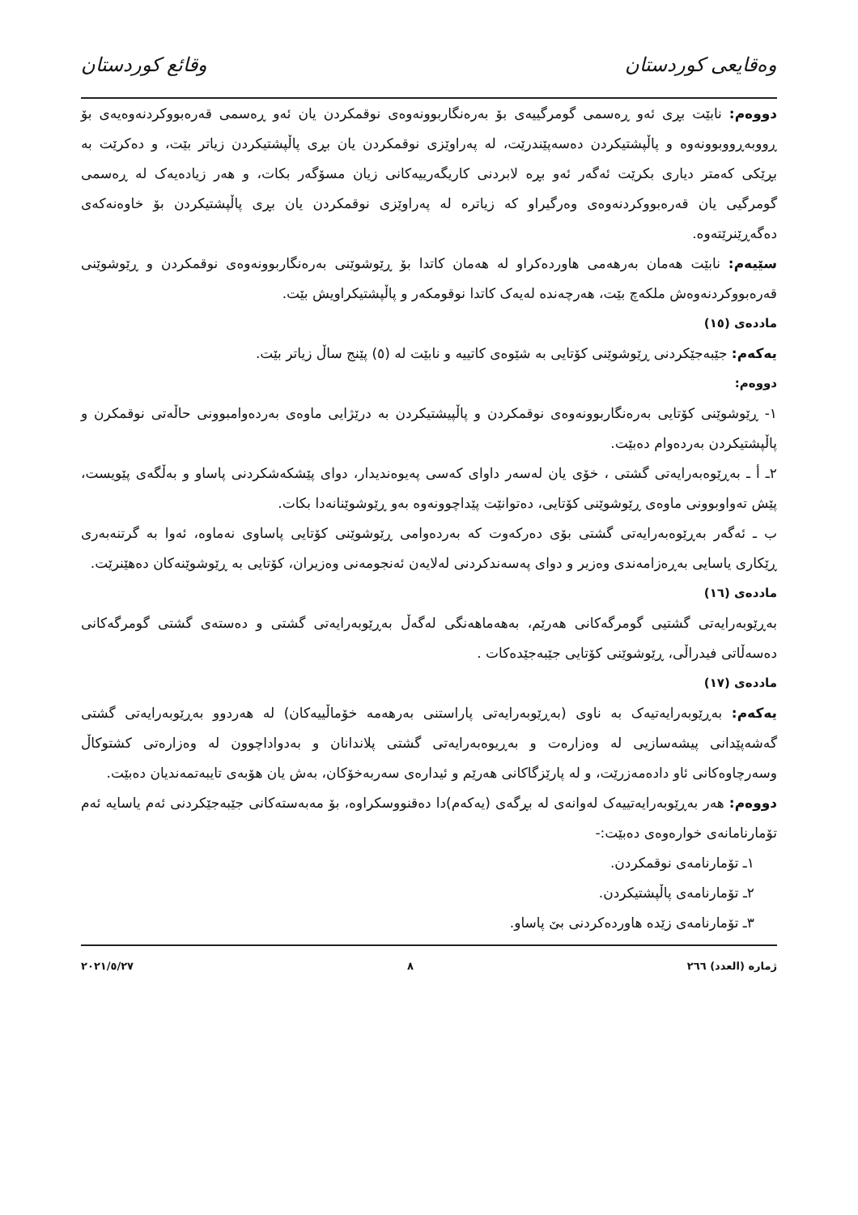وەقایعی كوردستان وقائع كوردستان
دووەم: نابێت بڕی ئەو ڕەسمی گومرگییەی بۆ بەرەنگاربوونەوەی نوقمكردن یان ئەو ڕەسمی قەرەبووكردنەوەیەی بۆ ڕووبەڕووبوونەوە و پاڵپشتیكردن دەسەپێندرێت، لە پەراوێزی نوقمكردن یان بڕی پاڵپشتیكردن زیاتر بێت، و دەكرێت بە بڕێكی كەمتر دیاری بكرێت ئەگەر ئەو بڕە لابردنی كاریگەرییەكانی زیان مسۆگەر بكات، و هەر زیادەیەک لە ڕەسمی گومرگیی یان قەرەبووكردنەوەی وەرگیراو كە زیاترە لە پەراوێزی نوقمكردن یان بڕی پاڵپشتیكردن بۆ خاوەنەكەی دەگەڕێنرێتەوە.
سێیەم: نابێت هەمان بەرهەمی هاوردەكراو لە هەمان كاتدا بۆ ڕێوشوێنی بەرەنگاربوونەوەی نوقمكردن و ڕێوشوێنی قەرەبووكردنەوەش ملكەچ بێت، هەرچەندە لەیەک كاتدا نوقومكەر و پاڵپشتیكراویش بێت.
ماددەی (١٥)
یەكەم: جێبەجێكردنی ڕێوشوێنی كۆتایی بە شێوەی كاتییە و نابێت لە (٥) پێنج ساڵ زیاتر بێت.
دووەم:
١- ڕێوشوێنی كۆتایی بەرەنگاربوونەوەی نوقمكردن و پاڵپیشتیكردن بە درێژایی ماوەی بەردەوامبوونی حاڵەتی نوقمكرن و پاڵپشتیكردن بەردەوام دەبێت.
٢ـ أ ـ بەڕێوەبەرایەتی گشتی ، خۆی یان لەسەر داوای كەسی پەیوەندیدار، دوای پێشكەشكردنی پاساو و بەڵگەی پێویست، پێش تەواوبوونی ماوەی ڕێوشوێنی كۆتایی، دەتوانێت پێداچوونەوە بەو ڕێوشوێنانەدا بكات.
ب ـ ئەگەر بەڕێوەبەرایەتی گشتی بۆی دەركەوت كە بەردەوامی ڕێوشوێنی كۆتایی پاساوی نەماوە، ئەوا بە گرتنەبەری ڕێكاری یاسایی بەڕەزامەندی وەزیر و دوای پەسەندكردنی لەلایەن ئەنجومەنی وەزیران، كۆتایی بە ڕێوشوێنەكان دەهێنرێت.
ماددەی (١٦)
بەڕێوبەرایەتی گشتیی گومرگەكانی هەرێم، بەهەماهەنگی لەگەڵ بەڕێوبەرایەتی گشتی و دەستەی گشتی گومرگەكانی دەسەڵاتی فیدراڵی، ڕێوشوێنی كۆتایی جێبەجێدەكات .
ماددەی (١٧)
یەكەم: بەڕێوبەرایەتیەک بە ناوی (بەڕێوبەرایەتی پاراستنی بەرهەمە خۆماڵییەكان) لە هەردوو بەڕێوبەرایەتی گشتی گەشەپێدانی پیشەسازیی لە وەزارەت و بەڕیوەبەرایەتی گشتی پلاندانان و بەدواداچوون لە وەزارەتی كشتوكاڵ وسەرچاوەكانی ئاو دادەمەزرێت، و لە پارێزگاكانی هەرێم و ئیدارەی سەربەخۆكان، بەش یان هۆبەی تایبەتمەندیان دەبێت.
دووەم: هەر بەڕێوبەرایەتییەک لەوانەی لە بڕگەی (یەكەم)دا دەقنووسكراوە، بۆ مەبەستەكانی جێبەجێكردنی ئەم یاسایە ئەم تۆمارنامانەی خوارەوەی دەبێت:-
١ـ تۆمارنامەی نوقمكردن.
٢ـ تۆمارنامەی پاڵپشتیكردن.
٣ـ تۆمارنامەی زێدە هاوردەكردنی بێ پاساو.
ژمارە (العدد) ٢٦٦ ٨ ٢٠٢١/٥/٢٧